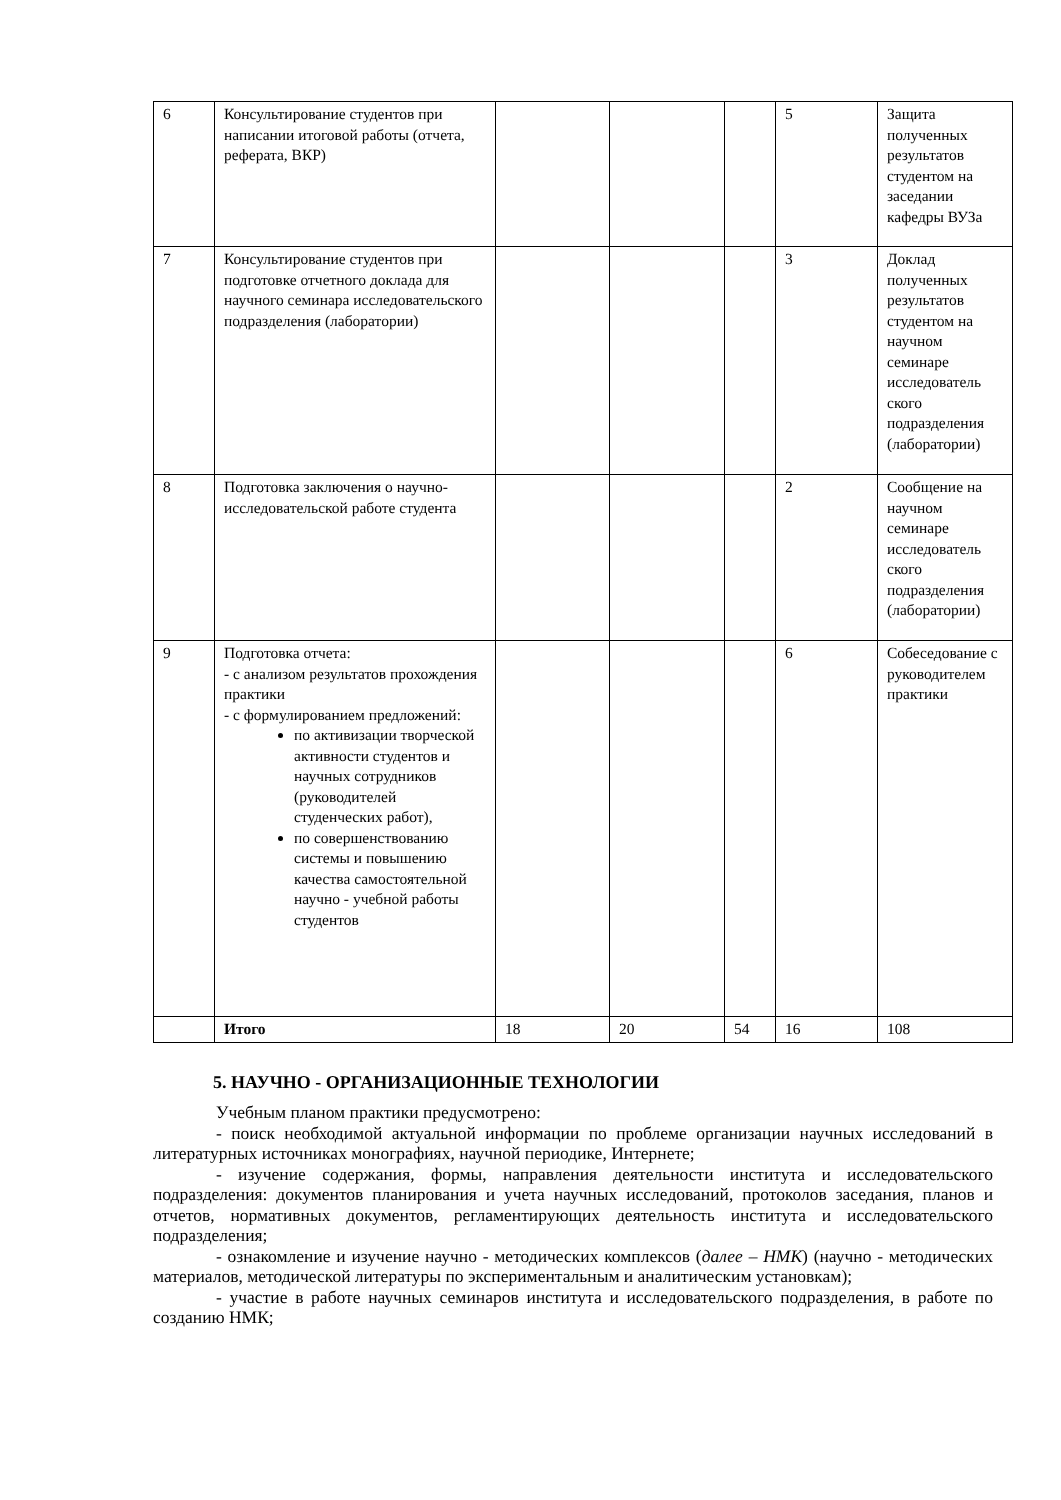| 6 | Консультирование студентов при написании итоговой работы (отчета, реферата, ВКР) | | | | 5 | Защита полученных результатов студентом на заседании кафедры ВУЗа |
| 7 | Консультирование студентов при подготовке отчетного доклада для научного семинара исследовательского подразделения (лаборатории) | | | | 3 | Доклад полученных результатов студентом на научном семинаре исследователь ского подразделения (лаборатории) |
| 8 | Подготовка заключения о научно-исследовательской работе студента | | | | 2 | Сообщение на научном семинаре исследователь ского подразделения (лаборатории) |
| 9 | Подготовка отчета: - с анализом результатов прохождения практики - с формулированием предложений: по активизации творческой активности студентов и научных сотрудников (руководителей студенческих работ), по совершенствованию системы и повышению качества самостоятельной научно - учебной работы студентов | | | | 6 | Собеседование с руководителем практики |
| | Итого | 18 | 20 | 54 | 16 | 108 |
5. НАУЧНО - ОРГАНИЗАЦИОННЫЕ ТЕХНОЛОГИИ
Учебным планом практики предусмотрено:
- поиск необходимой актуальной информации по проблеме организации научных исследований в литературных источниках монографиях, научной периодике, Интернете;
- изучение содержания, формы, направления деятельности института и исследовательского подразделения: документов планирования и учета научных исследований, протоколов заседания, планов и отчетов, нормативных документов, регламентирующих деятельность института и исследовательского подразделения;
- ознакомление и изучение научно - методических комплексов (далее – НМК) (научно - методических материалов, методической литературы по экспериментальным и аналитическим установкам);
- участие в работе научных семинаров института и исследовательского подразделения, в работе по созданию НМК;